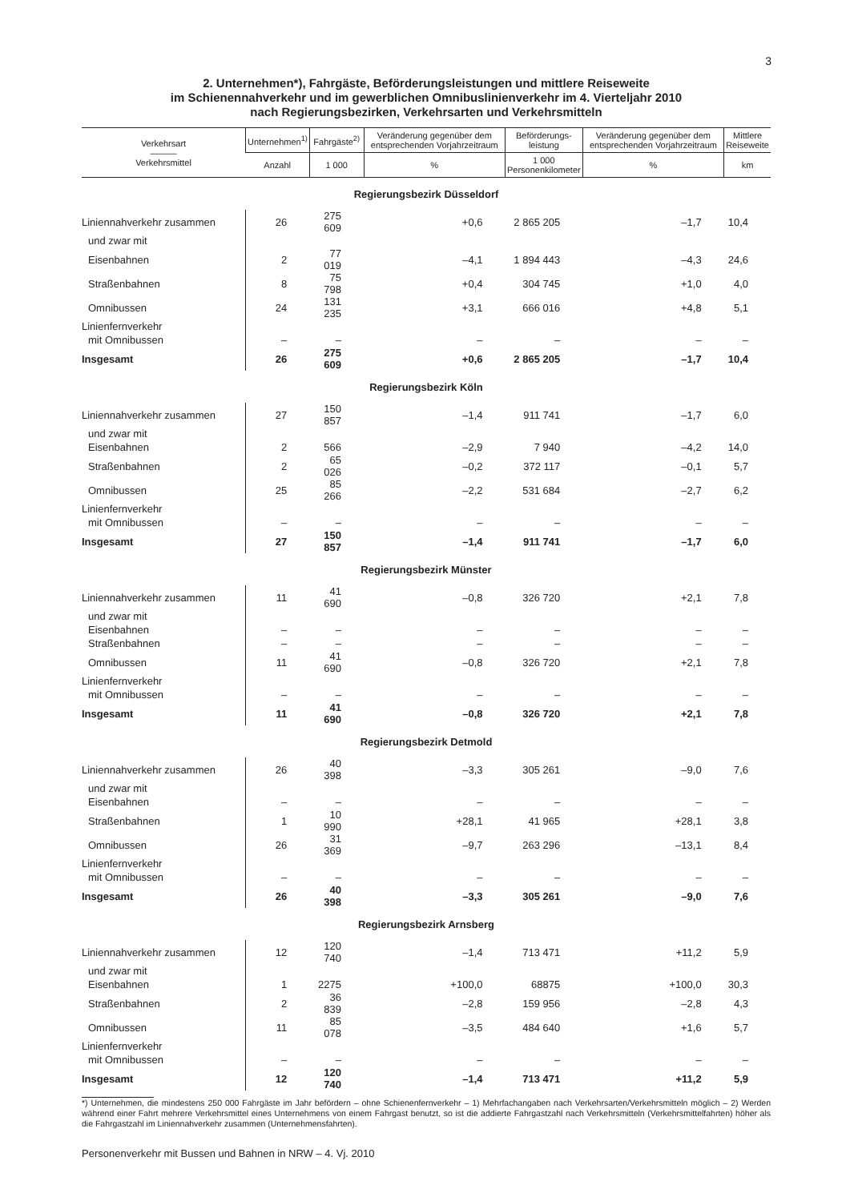3
2. Unternehmen*), Fahrgäste, Beförderungsleistungen und mittlere Reiseweite
im Schienennahverkehr und im gewerblichen Omnibuslinienverkehr im 4. Vierteljahr 2010
nach Regierungsbezirken, Verkehrsarten und Verkehrsmitteln
| Verkehrsart ——— Verkehrsmittel | Unternehmen<sup>1)</sup> | Fahrgäste<sup>2)</sup> | Veränderung gegenüber dem entsprechenden Vorjahrzeitraum | Beförderungs- leistung | Veränderung gegenüber dem entsprechenden Vorjahrzeitraum | Mittlere Reiseweite |
| --- | --- | --- | --- | --- | --- | --- |
| | Anzahl | 1 000 | % | 1 000 Personenkilometer | % | km |
| Regierungsbezirk Düsseldorf | | | | | | |
| Liniennahverkehr zusammen | 26 | 275 609 | +0,6 | 2 865 205 | –1,7 | 10,4 |
| und zwar mit | | | | | | |
| Eisenbahnen | 2 | 77 019 | –4,1 | 1 894 443 | –4,3 | 24,6 |
| Straßenbahnen | 8 | 75 798 | +0,4 | 304 745 | +1,0 | 4,0 |
| Omnibussen | 24 | 131 235 | +3,1 | 666 016 | +4,8 | 5,1 |
| Linienfernverkehr | | | | | | |
| mit Omnibussen | – | – | – | – | – | – |
| Insgesamt | 26 | 275 609 | +0,6 | 2 865 205 | –1,7 | 10,4 |
| Regierungsbezirk Köln | | | | | | |
| Liniennahverkehr zusammen | 27 | 150 857 | –1,4 | 911 741 | –1,7 | 6,0 |
| und zwar mit | | | | | | |
| Eisenbahnen | 2 | 566 | –2,9 | 7 940 | –4,2 | 14,0 |
| Straßenbahnen | 2 | 65 026 | –0,2 | 372 117 | –0,1 | 5,7 |
| Omnibussen | 25 | 85 266 | –2,2 | 531 684 | –2,7 | 6,2 |
| Linienfernverkehr | | | | | | |
| mit Omnibussen | – | – | – | – | – | – |
| Insgesamt | 27 | 150 857 | –1,4 | 911 741 | –1,7 | 6,0 |
| Regierungsbezirk Münster | | | | | | |
| Liniennahverkehr zusammen | 11 | 41 690 | –0,8 | 326 720 | +2,1 | 7,8 |
| und zwar mit | | | | | | |
| Eisenbahnen | – | – | – | – | – | – |
| Straßenbahnen | – | – | – | – | – | – |
| Omnibussen | 11 | 41 690 | –0,8 | 326 720 | +2,1 | 7,8 |
| Linienfernverkehr | | | | | | |
| mit Omnibussen | – | – | – | – | – | – |
| Insgesamt | 11 | 41 690 | –0,8 | 326 720 | +2,1 | 7,8 |
| Regierungsbezirk Detmold | | | | | | |
| Liniennahverkehr zusammen | 26 | 40 398 | –3,3 | 305 261 | –9,0 | 7,6 |
| und zwar mit | | | | | | |
| Eisenbahnen | – | – | – | – | – | – |
| Straßenbahnen | 1 | 10 990 | +28,1 | 41 965 | +28,1 | 3,8 |
| Omnibussen | 26 | 31 369 | –9,7 | 263 296 | –13,1 | 8,4 |
| Linienfernverkehr | | | | | | |
| mit Omnibussen | – | – | – | – | – | – |
| Insgesamt | 26 | 40 398 | –3,3 | 305 261 | –9,0 | 7,6 |
| Regierungsbezirk Arnsberg | | | | | | |
| Liniennahverkehr zusammen | 12 | 120 740 | –1,4 | 713 471 | +11,2 | 5,9 |
| und zwar mit | | | | | | |
| Eisenbahnen | 1 | 2275 | +100,0 | 68875 | +100,0 | 30,3 |
| Straßenbahnen | 2 | 36 839 | –2,8 | 159 956 | –2,8 | 4,3 |
| Omnibussen | 11 | 85 078 | –3,5 | 484 640 | +1,6 | 5,7 |
| Linienfernverkehr | | | | | | |
| mit Omnibussen | – | – | – | – | – | – |
| Insgesamt | 12 | 120 740 | –1,4 | 713 471 | +11,2 | 5,9 |
*) Unternehmen, die mindestens 250 000 Fahrgäste im Jahr befördern – ohne Schienenfernverkehr – 1) Mehrfachangaben nach Verkehrsarten/Verkehrsmitteln möglich – 2) Werden während einer Fahrt mehrere Verkehrsmittel eines Unternehmens von einem Fahrgast benutzt, so ist die addierte Fahrgastzahl nach Verkehrsmitteln (Verkehrsmittelfahrten) höher als die Fahrgastzahl im Liniennahverkehr zusammen (Unternehmensfahrten).
Personenverkehr mit Bussen und Bahnen in NRW – 4. Vj. 2010